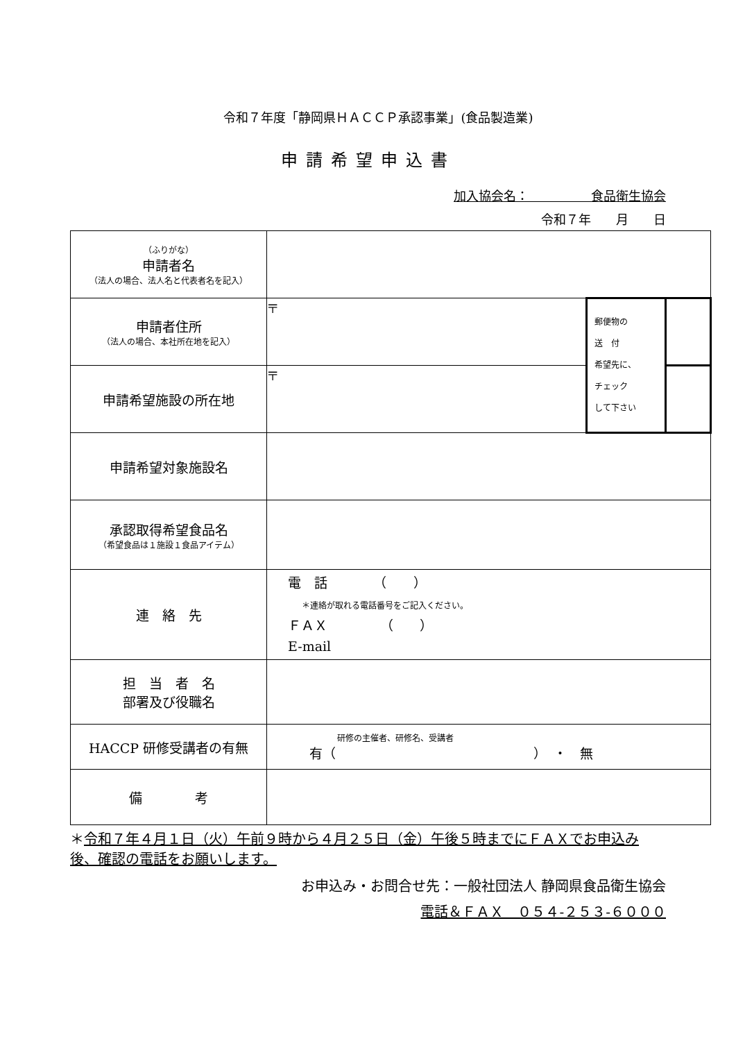令和７年度「静岡県ＨＡＣＣＰ承認事業」(食品製造業)
申請希望申込書
加入協会名：　　　　　食品衛生協会
令和７年　　月　　日
| （ふりがな） 申請者名 （法人の場合、法人名と代表者名を記入） | | | |
| 申請者住所 （法人の場合、本社所在地を記入） | 〒 | 郵便物の 送 付 希望先に、 チェック して下さい | |
| 申請希望施設の所在地 | 〒 | | |
| 申請希望対象施設名 | | | |
| 承認取得希望食品名 （希望食品は１施設１食品アイテム） | | | |
| 連 絡 先 | 電 話 （ ） ＊連絡が取れる電話番号をご記入ください。 ＦＡＸ （ ） E-mail | | |
| 担 当 者 名 部署及び役職名 | | | |
| HACCP 研修受講者の有無 | 研修の主催者、研修名、受講者 有（ ） ・ 無 | | |
| 備 考 | | | |
＊令和７年４月１日（火）午前９時から４月２５日（金）午後５時までにＦＡＸでお申込み後、確認の電話をお願いします。
お申込み・お問合せ先：一般社団法人 静岡県食品衛生協会
電話＆ＦＡＸ　０５４-２５３-６０００